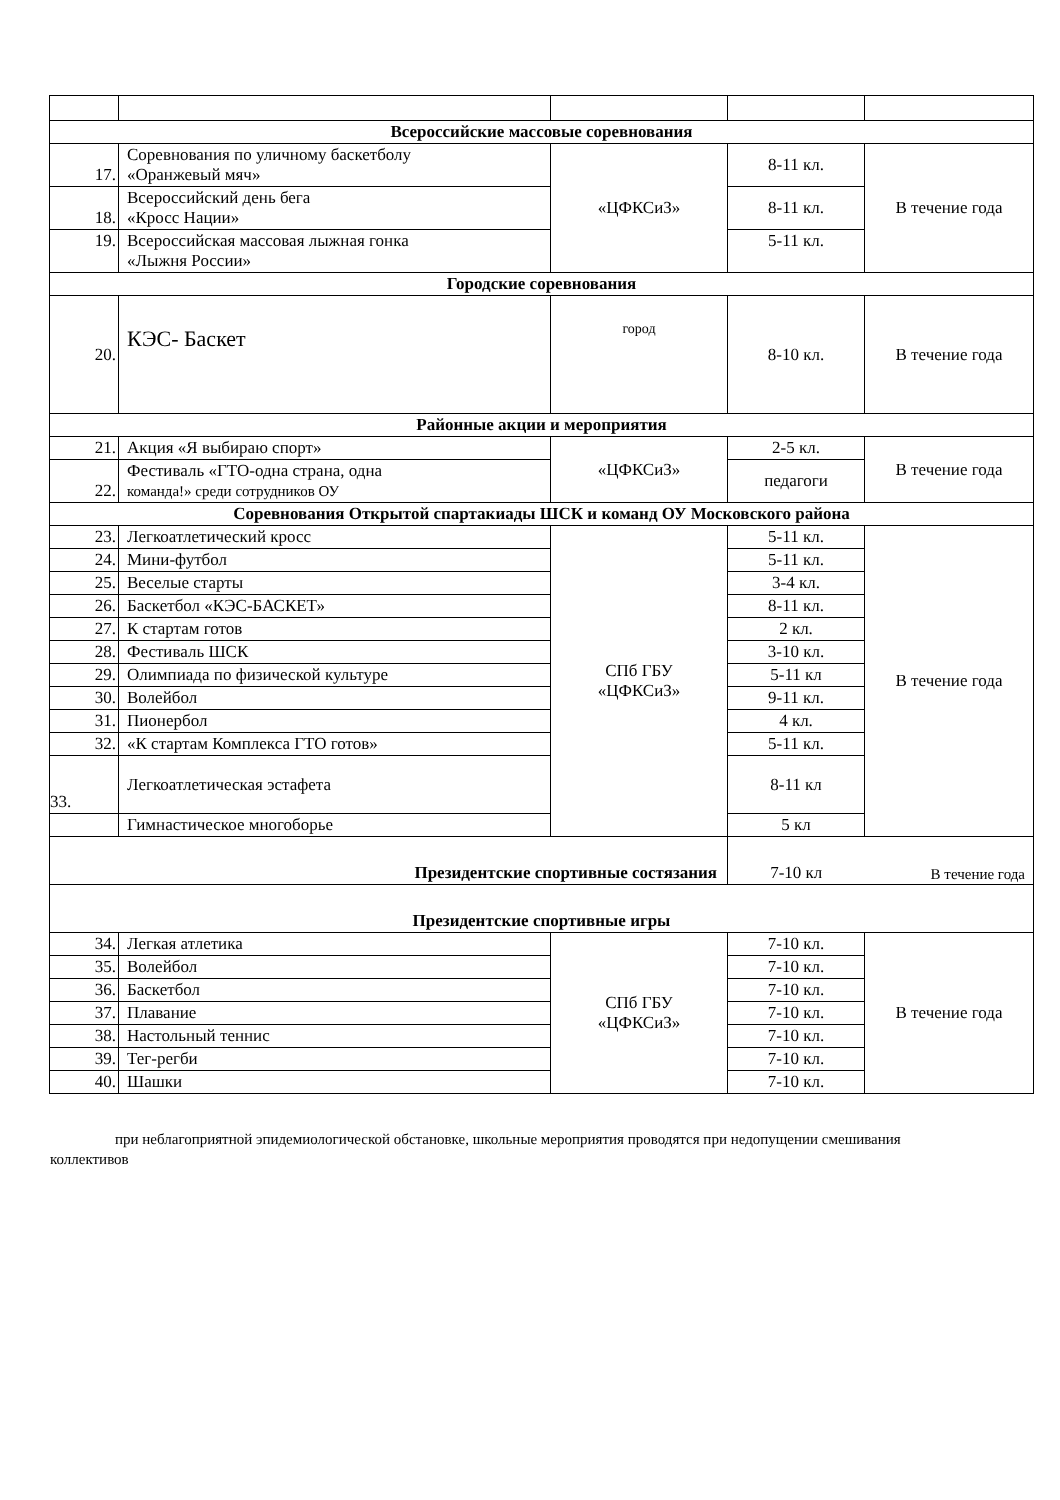| Всероссийские массовые соревнования | | | | |
| --- | --- | --- | --- | --- |
| 17. | Соревнования по уличному баскетболу «Оранжевый мяч» | «ЦФКСиЗ» | 8-11 кл. | В течение года |
| 18. | Всероссийский день бега «Кросс Нации» | | 8-11 кл. | |
| 19. | Всероссийская массовая лыжная гонка «Лыжня России» | | 5-11 кл. | |
| Городские соревнования | | | | |
| 20. | КЭС- Баскет | город | 8-10 кл. | В течение года |
| Районные акции и мероприятия | | | | |
| 21. | Акция «Я выбираю спорт» | «ЦФКСиЗ» | 2-5 кл. | В течение года |
| 22. | Фестиваль «ГТО-одна страна, одна команда!» среди сотрудников ОУ | | педагоги | |
| Соревнования Открытой спартакиады ШСК и команд ОУ Московского района | | | | |
| 23. | Легкоатлетический кросс | СПб ГБУ «ЦФКСиЗ» | 5-11 кл. | В течение года |
| 24. | Мини-футбол | | 5-11 кл. | |
| 25. | Веселые старты | | 3-4 кл. | |
| 26. | Баскетбол «КЭС-БАСКЕТ» | | 8-11 кл. | |
| 27. | К стартам готов | | 2 кл. | |
| 28. | Фестиваль ШСК | | 3-10 кл. | |
| 29. | Олимпиада по физической культуре | | 5-11 кл | |
| 30. | Волейбол | | 9-11 кл. | |
| 31. | Пионербол | | 4 кл. | |
| 32. | «К стартам Комплекса ГТО готов» | | 5-11 кл. | |
| 33. | Легкоатлетическая эстафета | | 8-11 кл | |
| | Гимнастическое многоборье | | 5 кл | |
| Президентские спортивные состязания | | | 7-10 кл | В течение года |
| Президентские спортивные игры | | | | |
| 34. | Легкая атлетика | СПб ГБУ «ЦФКСиЗ» | 7-10 кл. | В течение года |
| 35. | Волейбол | | 7-10 кл. | |
| 36. | Баскетбол | | 7-10 кл. | |
| 37. | Плавание | | 7-10 кл. | |
| 38. | Настольный теннис | | 7-10 кл. | |
| 39. | Тег-регби | | 7-10 кл. | |
| 40. | Шашки | | 7-10 кл. | |
при неблагоприятной эпидемиологической обстановке, школьные мероприятия проводятся при недопущении смешивания коллективов